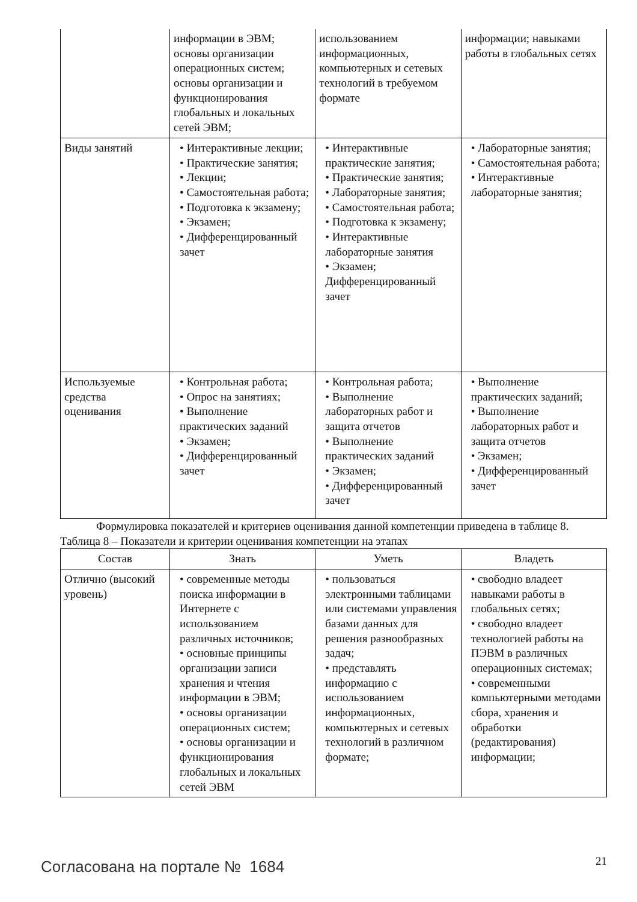| | информации в ЭВМ; основы организации операционных систем; основы организации и функционирования глобальных и локальных сетей ЭВМ; | использованием информационных, компьютерных и сетевых технологий в требуемом формате | информации; навыками работы в глобальных сетях |
| Виды занятий | • Интерактивные лекции; • Практические занятия; • Лекции; • Самостоятельная работа; • Подготовка к экзамену; • Экзамен; • Дифференцированный зачет | • Интерактивные практические занятия; • Практические занятия; • Лабораторные занятия; • Самостоятельная работа; • Подготовка к экзамену; • Интерактивные лабораторные занятия • Экзамен; Дифференцированный зачет | • Лабораторные занятия; • Самостоятельная работа; • Интерактивные лабораторные занятия; |
| Используемые средства оценивания | • Контрольная работа; • Опрос на занятиях; • Выполнение практических заданий • Экзамен; • Дифференцированный зачет | • Контрольная работа; • Выполнение лабораторных работ и защита отчетов • Выполнение практических заданий • Экзамен; • Дифференцированный зачет | • Выполнение практических заданий; • Выполнение лабораторных работ и защита отчетов • Экзамен; • Дифференцированный зачет |
Формулировка показателей и критериев оценивания данной компетенции приведена в таблице 8.
Таблица 8 – Показатели и критерии оценивания компетенции на этапах
| Состав | Знать | Уметь | Владеть |
| --- | --- | --- | --- |
| Отлично (высокий уровень) | • современные методы поиска информации в Интернете с использованием различных источников; • основные принципы организации записи хранения и чтения информации в ЭВМ; • основы организации операционных систем; • основы организации и функционирования глобальных и локальных сетей ЭВМ | • пользоваться электронными таблицами или системами управления базами данных для решения разнообразных задач; • представлять информацию с использованием информационных, компьютерных и сетевых технологий в различном формате; | • свободно владеет навыками работы в глобальных сетях; • свободно владеет технологией работы на ПЭВМ в различных операционных системах; • современными компьютерными методами сбора, хранения и обработки (редактирования) информации; |
Согласована на портале № 1684 21